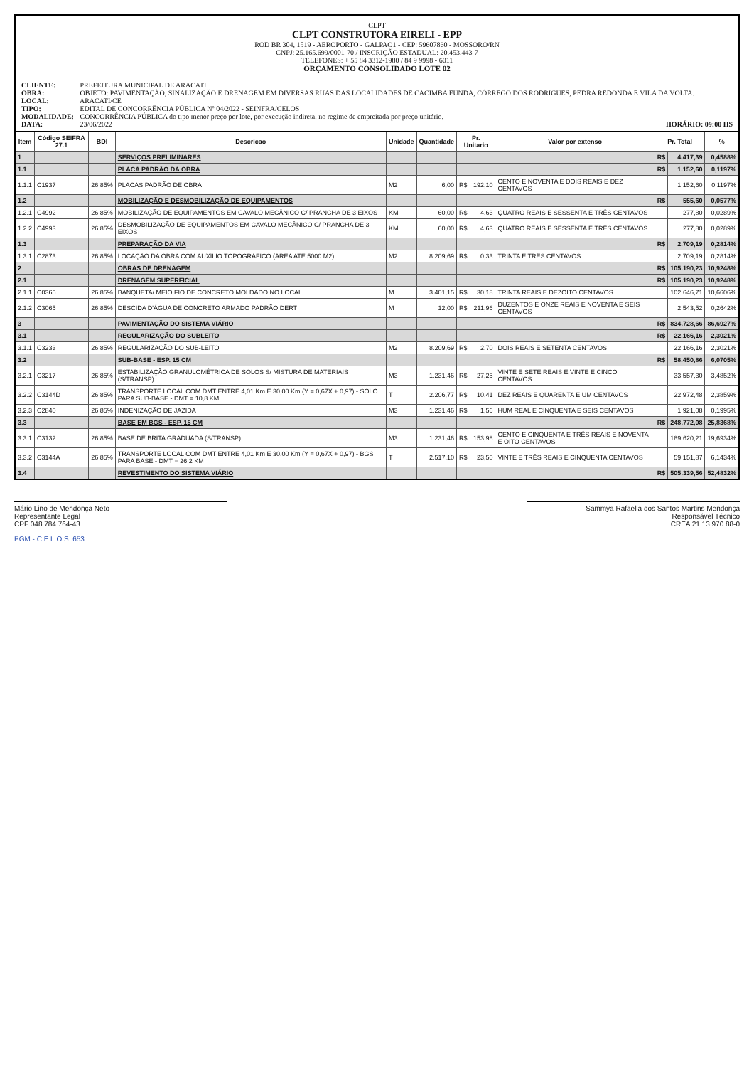CLPT
CLPT CONSTRUTORA EIRELI - EPP
ROD BR 304, 1519 - AEROPORTO - GALPAO1 - CEP: 59607860 - MOSSORO/RN
CNPJ: 25.165.699/0001-70 / INSCRIÇÃO ESTADUAL: 20.453.443-7
TELEFONES: + 55 84 3312-1980 / 84 9 9998 - 6011
ORÇAMENTO CONSOLIDADO LOTE 02
CLIENTE: PREFEITURA MUNICIPAL DE ARACATI
OBRA: OBJETO: PAVIMENTAÇÃO, SINALIZAÇÃO E DRENAGEM EM DIVERSAS RUAS DAS LOCALIDADES DE CACIMBA FUNDA, CÓRREGO DOS RODRIGUES, PEDRA REDONDA E VILA DA VOLTA.
LOCAL: ARACATI/CE
TIPO: EDITAL DE CONCORRÊNCIA PÚBLICA Nº 04/2022 - SEINFRA/CELOS
MODALIDADE: CONCORRÊNCIA PÚBLICA do tipo menor preço por lote, por execução indireta, no regime de empreitada por preço unitário.
DATA: 23/06/2022 HORÁRIO: 09:00 HS
| Item | Código SEIFRA 27.1 | BDI | Descricao | Unidade | Quantidade | Pr. Unitario | | Valor por extenso | Pr. Total | | % |
| --- | --- | --- | --- | --- | --- | --- | --- | --- | --- | --- | --- |
| 1 | | | SERVIÇOS PRELIMINARES | | | | | | R$ | 4.417,39 | 0,4588% |
| 1.1 | | | PLACA PADRÃO DA OBRA | | | | | | R$ | 1.152,60 | 0,1197% |
| 1.1.1 | C1937 | 26,85% | PLACAS PADRÃO DE OBRA | M2 | 6,00 | R$ | 192,10 | CENTO E NOVENTA E DOIS REAIS E DEZ CENTAVOS | | 1.152,60 | 0,1197% |
| 1.2 | | | MOBILIZAÇÃO E DESMOBILIZAÇÃO DE EQUIPAMENTOS | | | | | | R$ | 555,60 | 0,0577% |
| 1.2.1 | C4992 | 26,85% | MOBILIZAÇÃO DE EQUIPAMENTOS EM CAVALO MECÂNICO C/ PRANCHA DE 3 EIXOS | KM | 60,00 | R$ | 4,63 | QUATRO REAIS E SESSENTA E TRÊS CENTAVOS | | 277,80 | 0,0289% |
| 1.2.2 | C4993 | 26,85% | DESMOBILIZAÇÃO DE EQUIPAMENTOS EM CAVALO MECÂNICO C/ PRANCHA DE 3 EIXOS | KM | 60,00 | R$ | 4,63 | QUATRO REAIS E SESSENTA E TRÊS CENTAVOS | | 277,80 | 0,0289% |
| 1.3 | | | PREPARAÇÃO DA VIA | | | | | | R$ | 2.709,19 | 0,2814% |
| 1.3.1 | C2873 | 26,85% | LOCAÇÃO DA OBRA COM AUXÍLIO TOPOGRÁFICO (ÁREA ATÉ 5000 M2) | M2 | 8.209,69 | R$ | 0,33 | TRINTA E TRÊS CENTAVOS | | 2.709,19 | 0,2814% |
| 2 | | | OBRAS DE DRENAGEM | | | | | | R$ | 105.190,23 | 10,9248% |
| 2.1 | | | DRENAGEM SUPERFICIAL | | | | | | R$ | 105.190,23 | 10,9248% |
| 2.1.1 | C0365 | 26,85% | BANQUETA/ MEIO FIO DE CONCRETO MOLDADO NO LOCAL | M | 3.401,15 | R$ | 30,18 | TRINTA REAIS E DEZOITO CENTAVOS | | 102.646,71 | 10,6606% |
| 2.1.2 | C3065 | 26,85% | DESCIDA D'ÁGUA DE CONCRETO ARMADO PADRÃO DERT | M | 12,00 | R$ | 211,96 | DUZENTOS E ONZE REAIS E NOVENTA E SEIS CENTAVOS | | 2.543,52 | 0,2642% |
| 3 | | | PAVIMENTAÇÃO DO SISTEMA VIÁRIO | | | | | | R$ | 834.728,66 | 86,6927% |
| 3.1 | | | REGULARIZAÇÃO DO SUBLEITO | | | | | | R$ | 22.166,16 | 2,3021% |
| 3.1.1 | C3233 | 26,85% | REGULARIZAÇÃO DO SUB-LEITO | M2 | 8.209,69 | R$ | 2,70 | DOIS REAIS E SETENTA CENTAVOS | | 22.166,16 | 2,3021% |
| 3.2 | | | SUB-BASE - ESP. 15 CM | | | | | | R$ | 58.450,86 | 6,0705% |
| 3.2.1 | C3217 | 26,85% | ESTABILIZAÇÃO GRANULOMÉTRICA DE SOLOS S/ MISTURA DE MATERIAIS (S/TRANSP) | M3 | 1.231,46 | R$ | 27,25 | VINTE E SETE REAIS E VINTE E CINCO CENTAVOS | | 33.557,30 | 3,4852% |
| 3.2.2 | C3144D | 26,85% | TRANSPORTE LOCAL COM DMT ENTRE 4,01 Km E 30,00 Km (Y = 0,67X + 0,97) - SOLO PARA SUB-BASE - DMT = 10,8 KM | T | 2.206,77 | R$ | 10,41 | DEZ REAIS E QUARENTA E UM CENTAVOS | | 22.972,48 | 2,3859% |
| 3.2.3 | C2840 | 26,85% | INDENIZAÇÃO DE JAZIDA | M3 | 1.231,46 | R$ | 1,56 | HUM REAL E CINQUENTA E SEIS CENTAVOS | | 1.921,08 | 0,1995% |
| 3.3 | | | BASE EM BGS - ESP. 15 CM | | | | | | R$ | 248.772,08 | 25,8368% |
| 3.3.1 | C3132 | 26,85% | BASE DE BRITA GRADUADA (S/TRANSP) | M3 | 1.231,46 | R$ | 153,98 | CENTO E CINQUENTA E TRÊS REAIS E NOVENTA E OITO CENTAVOS | | 189.620,21 | 19,6934% |
| 3.3.2 | C3144A | 26,85% | TRANSPORTE LOCAL COM DMT ENTRE 4,01 Km E 30,00 Km (Y = 0,67X + 0,97) - BGS PARA BASE - DMT = 26,2 KM | T | 2.517,10 | R$ | 23,50 | VINTE E TRÊS REAIS E CINQUENTA CENTAVOS | | 59.151,87 | 6,1434% |
| 3.4 | | | REVESTIMENTO DO SISTEMA VIÁRIO | | | | | | R$ | 505.339,56 | 52,4832% |
Mário Lino de Mendonça Neto
Representante Legal
CPF 048.784.764-43
Sammya Rafaella dos Santos Martins Mendonça
Responsável Técnico
CREA 21.13.970.88-0
PGM - C.E.L.O.S. 653